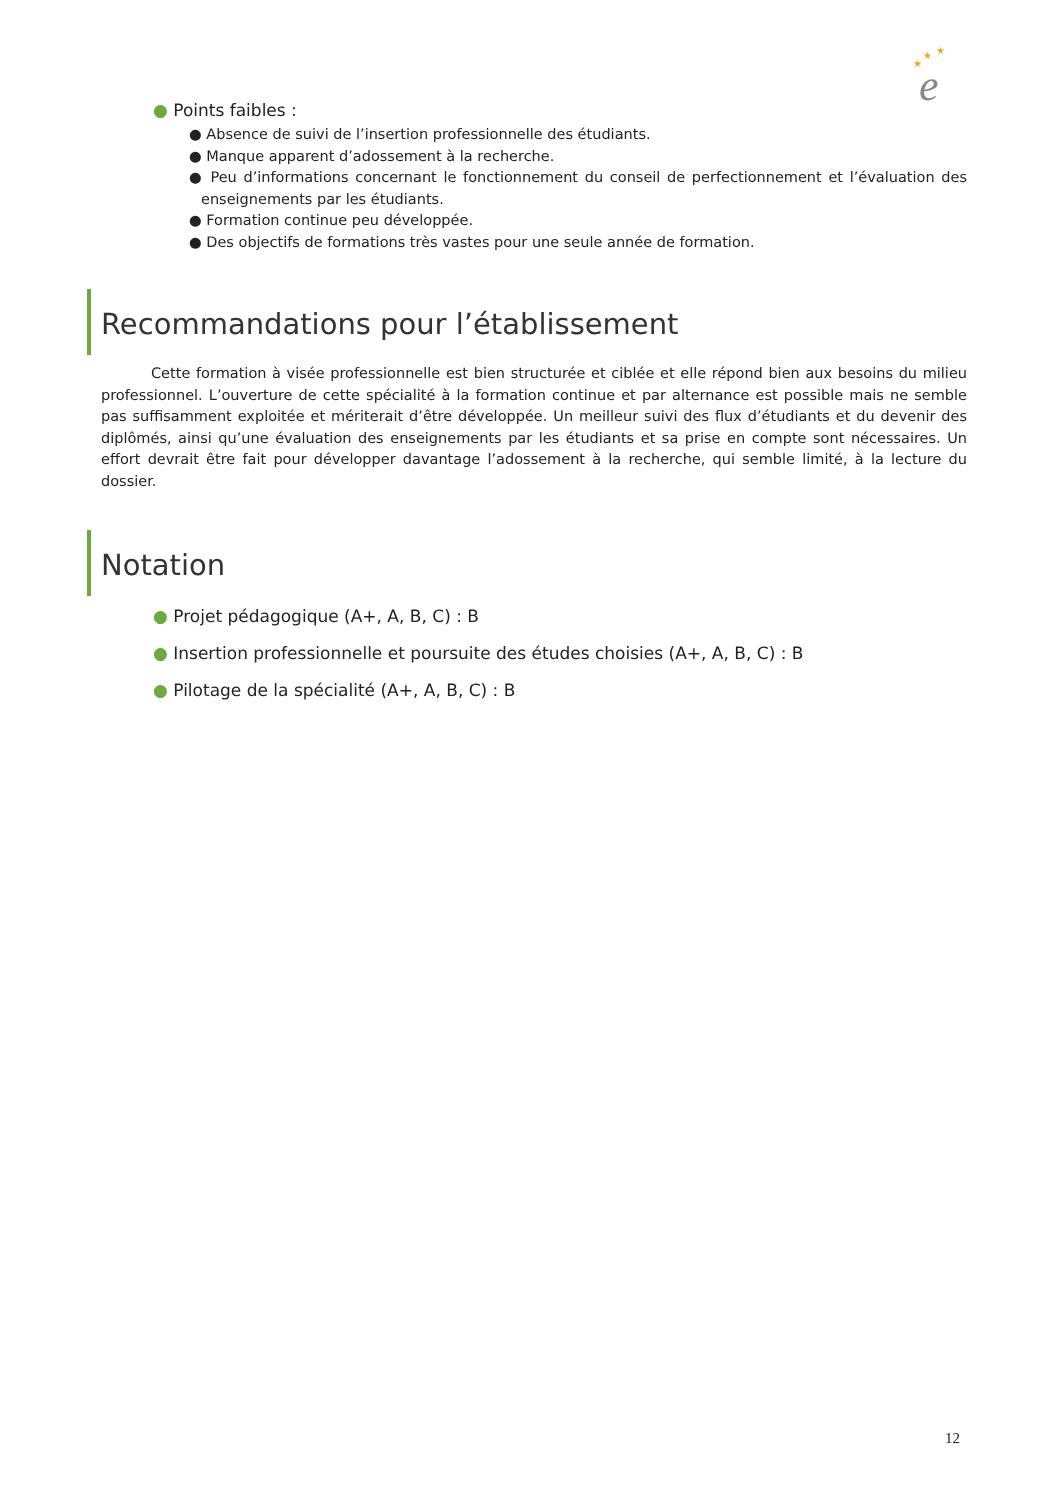★
★
★
e
● Points faibles :
● Absence de suivi de l’insertion professionnelle des étudiants.
● Manque apparent d’adossement à la recherche.
● Peu d’informations concernant le fonctionnement du conseil de perfectionnement et l’évaluation des enseignements par les étudiants.
● Formation continue peu développée.
● Des objectifs de formations très vastes pour une seule année de formation.
Recommandations pour l’établissement
Cette formation à visée professionnelle est bien structurée et ciblée et elle répond bien aux besoins du milieu professionnel. L’ouverture de cette spécialité à la formation continue et par alternance est possible mais ne semble pas suffisamment exploitée et mériterait d’être développée. Un meilleur suivi des flux d’étudiants et du devenir des diplômés, ainsi qu’une évaluation des enseignements par les étudiants et sa prise en compte sont nécessaires. Un effort devrait être fait pour développer davantage l’adossement à la recherche, qui semble limité, à la lecture du dossier.
Notation
● Projet pédagogique (A+, A, B, C) : B
● Insertion professionnelle et poursuite des études choisies (A+, A, B, C) : B
● Pilotage de la spécialité (A+, A, B, C) : B
12